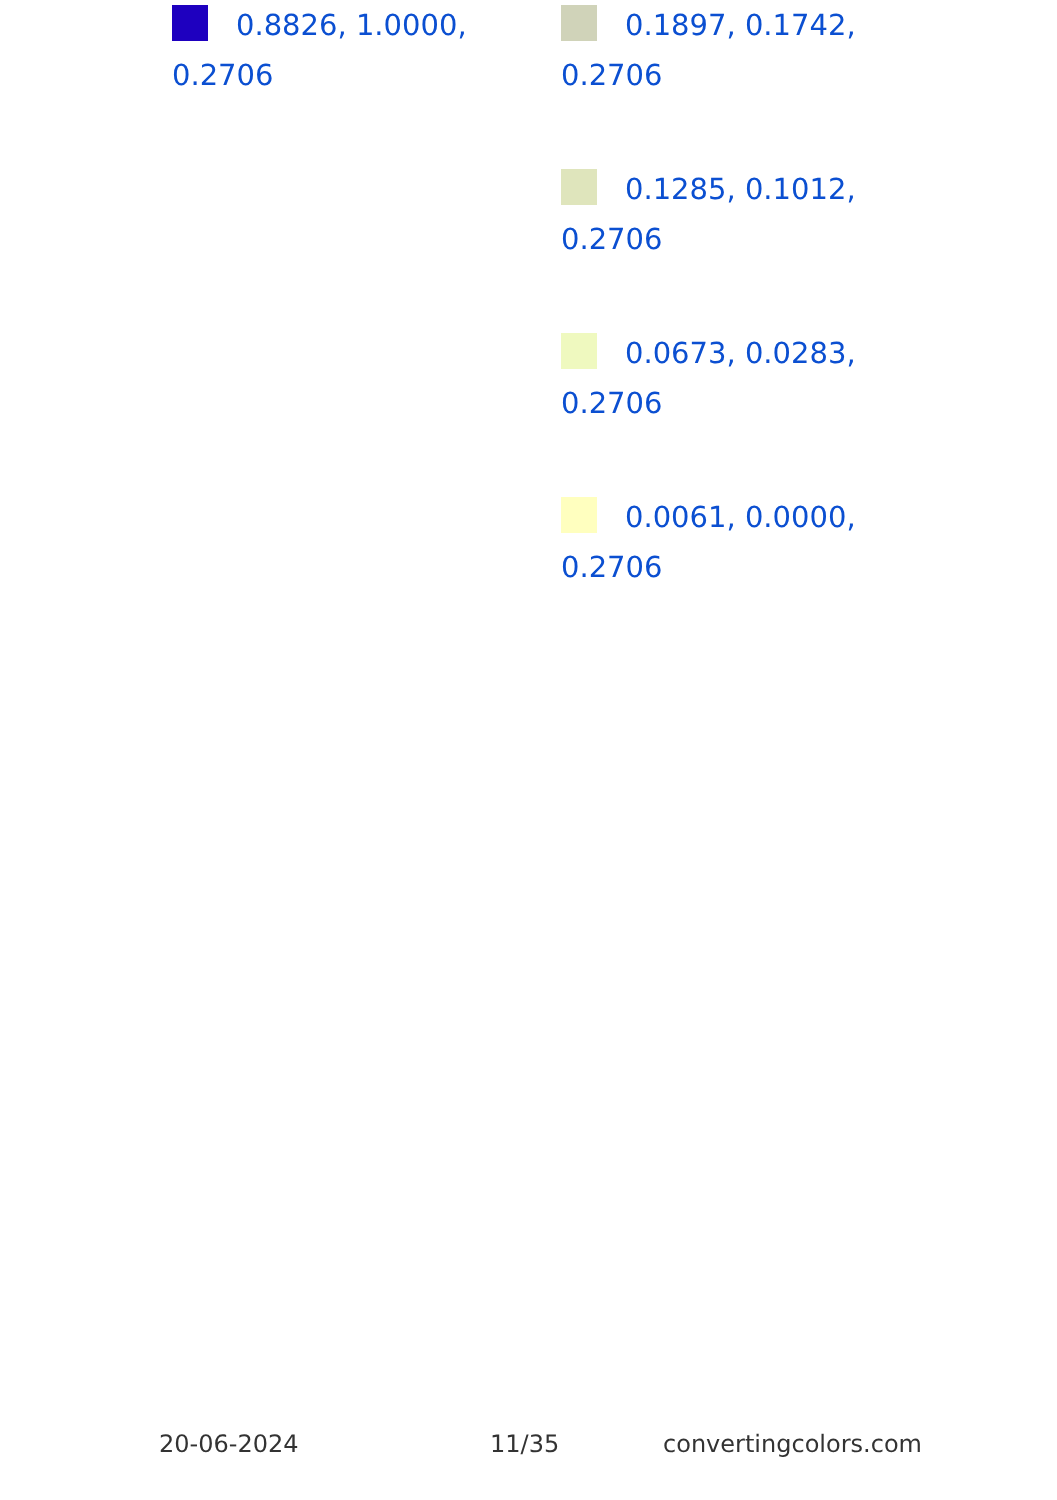0.8826, 1.0000, 0.2706
0.1897, 0.1742, 0.2706
0.1285, 0.1012, 0.2706
0.0673, 0.0283, 0.2706
0.0061, 0.0000, 0.2706
20-06-2024 11/35 convertingcolors.com